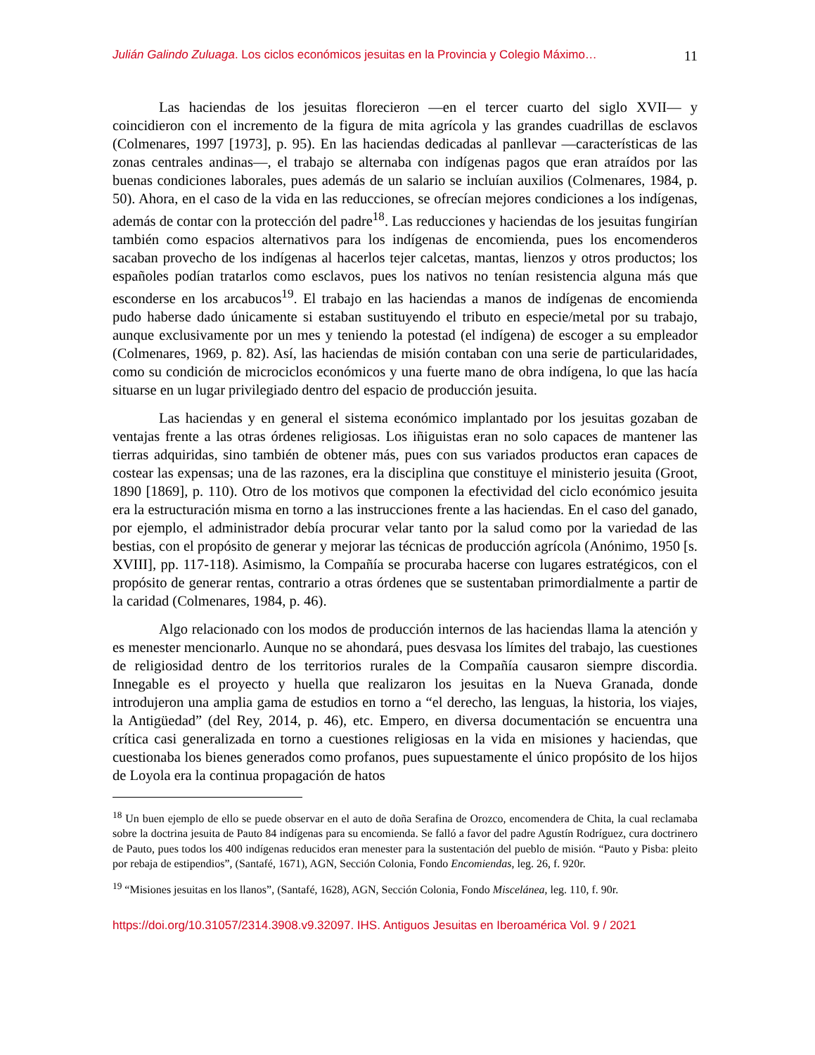Julián Galindo Zuluaga. Los ciclos económicos jesuitas en la Provincia y Colegio Máximo… 11
Las haciendas de los jesuitas florecieron —en el tercer cuarto del siglo XVII— y coincidieron con el incremento de la figura de mita agrícola y las grandes cuadrillas de esclavos (Colmenares, 1997 [1973], p. 95). En las haciendas dedicadas al panllevar —características de las zonas centrales andinas—, el trabajo se alternaba con indígenas pagos que eran atraídos por las buenas condiciones laborales, pues además de un salario se incluían auxilios (Colmenares, 1984, p. 50). Ahora, en el caso de la vida en las reducciones, se ofrecían mejores condiciones a los indígenas, además de contar con la protección del padre<sup>18</sup>. Las reducciones y haciendas de los jesuitas fungirían también como espacios alternativos para los indígenas de encomienda, pues los encomenderos sacaban provecho de los indígenas al hacerlos tejer calcetas, mantas, lienzos y otros productos; los españoles podían tratarlos como esclavos, pues los nativos no tenían resistencia alguna más que esconderse en los arcabucos<sup>19</sup>. El trabajo en las haciendas a manos de indígenas de encomienda pudo haberse dado únicamente si estaban sustituyendo el tributo en especie/metal por su trabajo, aunque exclusivamente por un mes y teniendo la potestad (el indígena) de escoger a su empleador (Colmenares, 1969, p. 82). Así, las haciendas de misión contaban con una serie de particularidades, como su condición de microciclos económicos y una fuerte mano de obra indígena, lo que las hacía situarse en un lugar privilegiado dentro del espacio de producción jesuita.
Las haciendas y en general el sistema económico implantado por los jesuitas gozaban de ventajas frente a las otras órdenes religiosas. Los iñiguistas eran no solo capaces de mantener las tierras adquiridas, sino también de obtener más, pues con sus variados productos eran capaces de costear las expensas; una de las razones, era la disciplina que constituye el ministerio jesuita (Groot, 1890 [1869], p. 110). Otro de los motivos que componen la efectividad del ciclo económico jesuita era la estructuración misma en torno a las instrucciones frente a las haciendas. En el caso del ganado, por ejemplo, el administrador debía procurar velar tanto por la salud como por la variedad de las bestias, con el propósito de generar y mejorar las técnicas de producción agrícola (Anónimo, 1950 [s. XVIII], pp. 117-118). Asimismo, la Compañía se procuraba hacerse con lugares estratégicos, con el propósito de generar rentas, contrario a otras órdenes que se sustentaban primordialmente a partir de la caridad (Colmenares, 1984, p. 46).
Algo relacionado con los modos de producción internos de las haciendas llama la atención y es menester mencionarlo. Aunque no se ahondará, pues desvasa los límites del trabajo, las cuestiones de religiosidad dentro de los territorios rurales de la Compañía causaron siempre discordia. Innegable es el proyecto y huella que realizaron los jesuitas en la Nueva Granada, donde introdujeron una amplia gama de estudios en torno a “el derecho, las lenguas, la historia, los viajes, la Antigüedad” (del Rey, 2014, p. 46), etc. Empero, en diversa documentación se encuentra una crítica casi generalizada en torno a cuestiones religiosas en la vida en misiones y haciendas, que cuestionaba los bienes generados como profanos, pues supuestamente el único propósito de los hijos de Loyola era la continua propagación de hatos
<sup>18</sup> Un buen ejemplo de ello se puede observar en el auto de doña Serafina de Orozco, encomendera de Chita, la cual reclamaba sobre la doctrina jesuita de Pauto 84 indígenas para su encomienda. Se falló a favor del padre Agustín Rodríguez, cura doctrinero de Pauto, pues todos los 400 indígenas reducidos eran menester para la sustentación del pueblo de misión. “Pauto y Pisba: pleito por rebaja de estipendios”, (Santafé, 1671), AGN, Sección Colonia, Fondo Encomiendas, leg. 26, f. 920r.
<sup>19</sup> “Misiones jesuitas en los llanos”, (Santafé, 1628), AGN, Sección Colonia, Fondo Miscelánea, leg. 110, f. 90r.
https://doi.org/10.31057/2314.3908.v9.32097. IHS. Antiguos Jesuitas en Iberoamérica Vol. 9 / 2021